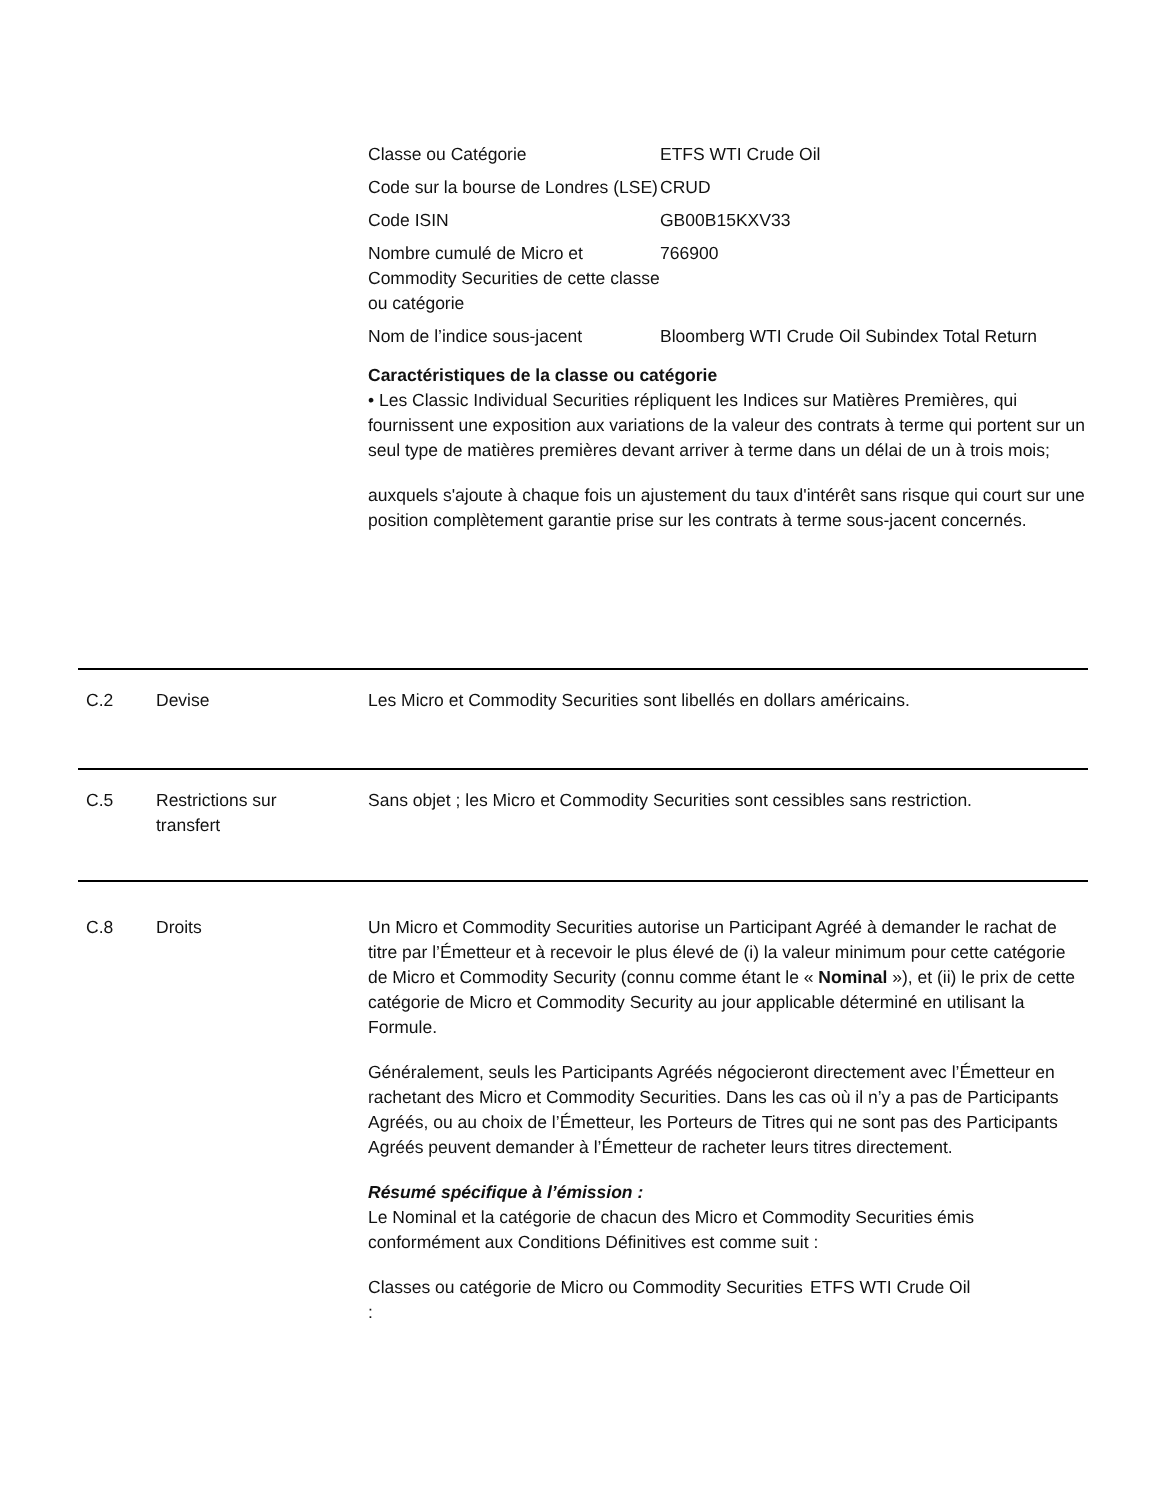| Classe ou Catégorie | ETFS WTI Crude Oil |
| Code sur la bourse de Londres (LSE) | CRUD |
| Code ISIN | GB00B15KXV33 |
| Nombre cumulé de Micro et Commodity Securities de cette classe ou catégorie | 766900 |
| Nom de l’indice sous-jacent | Bloomberg WTI Crude Oil Subindex Total Return |
Caractéristiques de la classe ou catégorie
• Les Classic Individual Securities répliquent les Indices sur Matières Premières, qui fournissent une exposition aux variations de la valeur des contrats à terme qui portent sur un seul type de matières premières devant arriver à terme dans un délai de un à trois mois;
auxquels s'ajoute à chaque fois un ajustement du taux d'intérêt sans risque qui court sur une position complètement garantie prise sur les contrats à terme sous-jacent concernés.
C.2 Devise Les Micro et Commodity Securities sont libellés en dollars américains.
C.5 Restrictions sur
transfert
Sans objet ; les Micro et Commodity Securities sont cessibles sans restriction.
C.8 Droits Un Micro et Commodity Securities autorise un Participant Agréé à demander le rachat de titre par l’Émetteur et à recevoir le plus élevé de (i) la valeur minimum pour cette catégorie de Micro et Commodity Security (connu comme étant le « Nominal »), et (ii) le prix de cette catégorie de Micro et Commodity Security au jour applicable déterminé en utilisant la Formule.
Généralement, seuls les Participants Agréés négocieront directement avec l’Émetteur en rachetant des Micro et Commodity Securities. Dans les cas où il n’y a pas de Participants Agréés, ou au choix de l’Émetteur, les Porteurs de Titres qui ne sont pas des Participants Agréés peuvent demander à l’Émetteur de racheter leurs titres directement.
Résumé spécifique à l’émission :
Le Nominal et la catégorie de chacun des Micro et Commodity Securities émis conformément aux Conditions Définitives est comme suit :
| Classes ou catégorie de Micro ou Commodity Securities : | ETFS WTI Crude Oil |